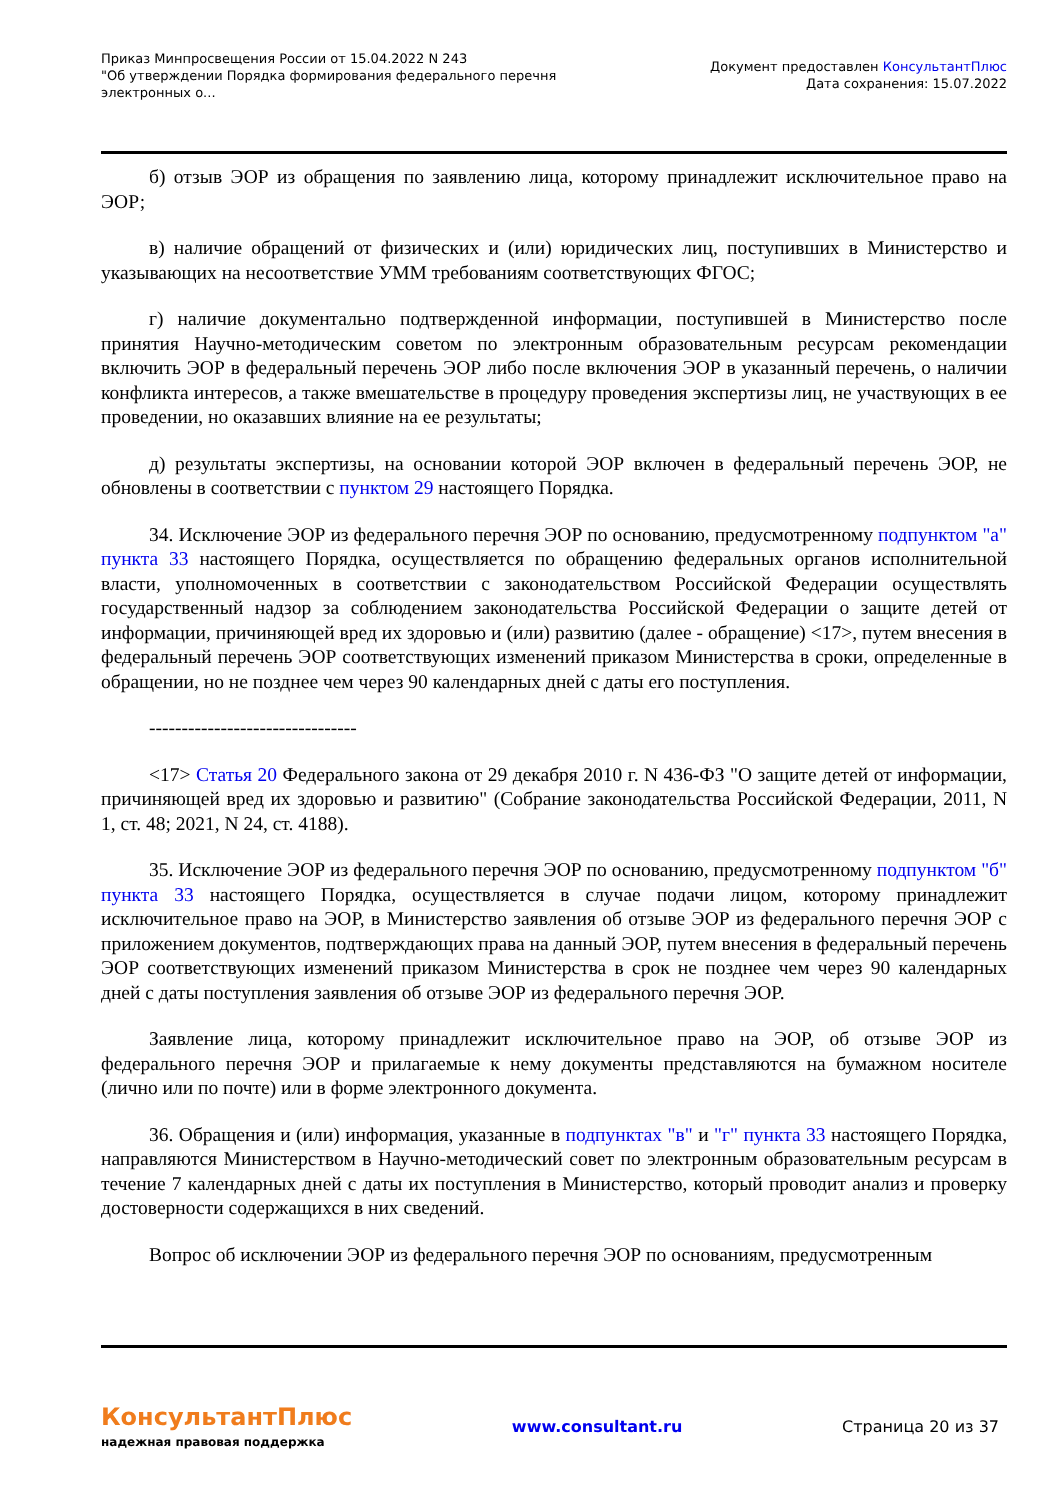Приказ Минпросвещения России от 15.04.2022 N 243
"Об утверждении Порядка формирования федерального перечня
электронных о...
Документ предоставлен КонсультантПлюс
Дата сохранения: 15.07.2022
б) отзыв ЭОР из обращения по заявлению лица, которому принадлежит исключительное право на ЭОР;
в) наличие обращений от физических и (или) юридических лиц, поступивших в Министерство и указывающих на несоответствие УММ требованиям соответствующих ФГОС;
г) наличие документально подтвержденной информации, поступившей в Министерство после принятия Научно-методическим советом по электронным образовательным ресурсам рекомендации включить ЭОР в федеральный перечень ЭОР либо после включения ЭОР в указанный перечень, о наличии конфликта интересов, а также вмешательстве в процедуру проведения экспертизы лиц, не участвующих в ее проведении, но оказавших влияние на ее результаты;
д) результаты экспертизы, на основании которой ЭОР включен в федеральный перечень ЭОР, не обновлены в соответствии с пунктом 29 настоящего Порядка.
34. Исключение ЭОР из федерального перечня ЭОР по основанию, предусмотренному подпунктом "а" пункта 33 настоящего Порядка, осуществляется по обращению федеральных органов исполнительной власти, уполномоченных в соответствии с законодательством Российской Федерации осуществлять государственный надзор за соблюдением законодательства Российской Федерации о защите детей от информации, причиняющей вред их здоровью и (или) развитию (далее - обращение) <17>, путем внесения в федеральный перечень ЭОР соответствующих изменений приказом Министерства в сроки, определенные в обращении, но не позднее чем через 90 календарных дней с даты его поступления.
--------------------------------
<17> Статья 20 Федерального закона от 29 декабря 2010 г. N 436-ФЗ "О защите детей от информации, причиняющей вред их здоровью и развитию" (Собрание законодательства Российской Федерации, 2011, N 1, ст. 48; 2021, N 24, ст. 4188).
35. Исключение ЭОР из федерального перечня ЭОР по основанию, предусмотренному подпунктом "б" пункта 33 настоящего Порядка, осуществляется в случае подачи лицом, которому принадлежит исключительное право на ЭОР, в Министерство заявления об отзыве ЭОР из федерального перечня ЭОР с приложением документов, подтверждающих права на данный ЭОР, путем внесения в федеральный перечень ЭОР соответствующих изменений приказом Министерства в срок не позднее чем через 90 календарных дней с даты поступления заявления об отзыве ЭОР из федерального перечня ЭОР.
Заявление лица, которому принадлежит исключительное право на ЭОР, об отзыве ЭОР из федерального перечня ЭОР и прилагаемые к нему документы представляются на бумажном носителе (лично или по почте) или в форме электронного документа.
36. Обращения и (или) информация, указанные в подпунктах "в" и "г" пункта 33 настоящего Порядка, направляются Министерством в Научно-методический совет по электронным образовательным ресурсам в течение 7 календарных дней с даты их поступления в Министерство, который проводит анализ и проверку достоверности содержащихся в них сведений.
Вопрос об исключении ЭОР из федерального перечня ЭОР по основаниям, предусмотренным
КонсультантПлюс
надежная правовая поддержка
www.consultant.ru Страница 20 из 37